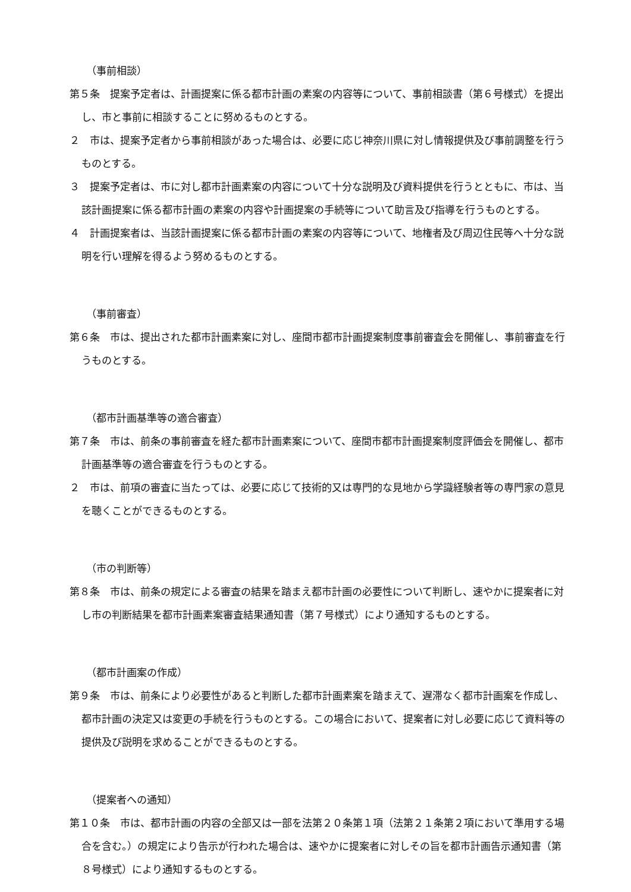（事前相談）
第５条　提案予定者は、計画提案に係る都市計画の素案の内容等について、事前相談書（第６号様式）を提出し、市と事前に相談することに努めるものとする。
２　市は、提案予定者から事前相談があった場合は、必要に応じ神奈川県に対し情報提供及び事前調整を行うものとする。
３　提案予定者は、市に対し都市計画素案の内容について十分な説明及び資料提供を行うとともに、市は、当該計画提案に係る都市計画の素案の内容や計画提案の手続等について助言及び指導を行うものとする。
４　計画提案者は、当該計画提案に係る都市計画の素案の内容等について、地権者及び周辺住民等へ十分な説明を行い理解を得るよう努めるものとする。
（事前審査）
第６条　市は、提出された都市計画素案に対し、座間市都市計画提案制度事前審査会を開催し、事前審査を行うものとする。
（都市計画基準等の適合審査）
第７条　市は、前条の事前審査を経た都市計画素案について、座間市都市計画提案制度評価会を開催し、都市計画基準等の適合審査を行うものとする。
２　市は、前項の審査に当たっては、必要に応じて技術的又は専門的な見地から学識経験者等の専門家の意見を聴くことができるものとする。
（市の判断等）
第８条　市は、前条の規定による審査の結果を踏まえ都市計画の必要性について判断し、速やかに提案者に対し市の判断結果を都市計画素案審査結果通知書（第７号様式）により通知するものとする。
（都市計画案の作成）
第９条　市は、前条により必要性があると判断した都市計画素案を踏まえて、遅滞なく都市計画案を作成し、都市計画の決定又は変更の手続を行うものとする。この場合において、提案者に対し必要に応じて資料等の提供及び説明を求めることができるものとする。
（提案者への通知）
第１０条　市は、都市計画の内容の全部又は一部を法第２０条第１項（法第２１条第２項において準用する場合を含む。）の規定により告示が行われた場合は、速やかに提案者に対しその旨を都市計画告示通知書（第８号様式）により通知するものとする。